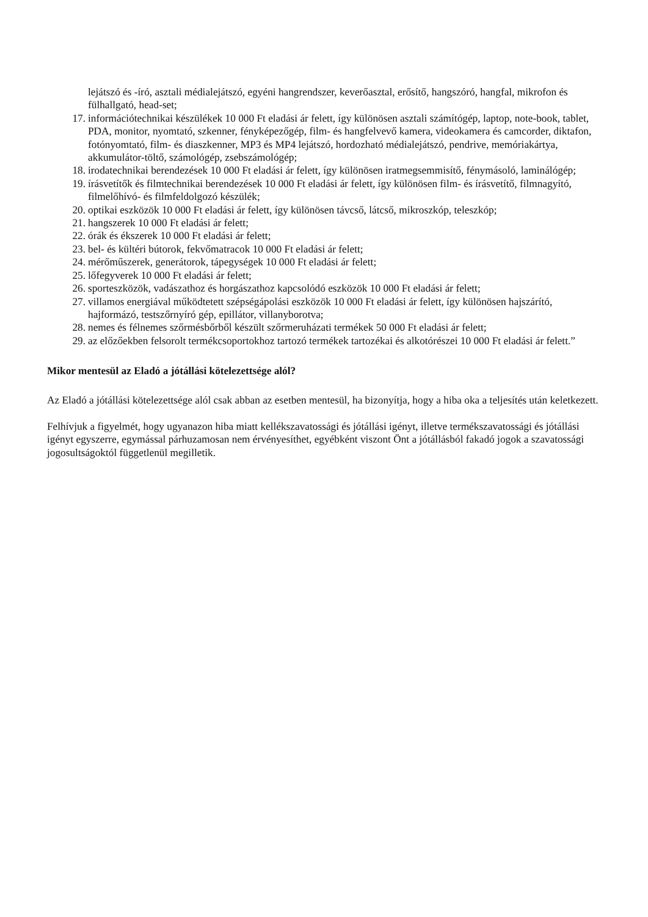lejátszó és -író, asztali médialejátszó, egyéni hangrendszer, keverőasztal, erősítő, hangszóró, hangfal, mikrofon és fülhallgató, head-set;
17. információtechnikai készülékek 10 000 Ft eladási ár felett, így különösen asztali számítógép, laptop, note-book, tablet, PDA, monitor, nyomtató, szkenner, fényképezőgép, film- és hangfelvevő kamera, videokamera és camcorder, diktafon, fotónyomtató, film- és diaszkenner, MP3 és MP4 lejátszó, hordozható médialejátszó, pendrive, memóriakártya, akkumulátor-töltő, számológép, zsebszámológép;
18. irodatechnikai berendezések 10 000 Ft eladási ár felett, így különösen iratmegsemmisítő, fénymásoló, laminálógép;
19. írásvetítők és filmtechnikai berendezések 10 000 Ft eladási ár felett, így különösen film- és írásvetítő, filmnagyító, filmelőhívó- és filmfeldolgozó készülék;
20. optikai eszközök 10 000 Ft eladási ár felett, így különösen távcső, látcső, mikroszkóp, teleszkóp;
21. hangszerek 10 000 Ft eladási ár felett;
22. órák és ékszerek 10 000 Ft eladási ár felett;
23. bel- és kültéri bútorok, fekvőmatracok 10 000 Ft eladási ár felett;
24. mérőműszerek, generátorok, tápegységek 10 000 Ft eladási ár felett;
25. lőfegyverek 10 000 Ft eladási ár felett;
26. sporteszközök, vadászathoz és horgászathoz kapcsolódó eszközök 10 000 Ft eladási ár felett;
27. villamos energiával működtetett szépségápolási eszközök 10 000 Ft eladási ár felett, így különösen hajszárító, hajformázó, testszőrnyíró gép, epillátor, villanyborotva;
28. nemes és félnemes szőrmésbőrből készült szőrmeruházati termékek 50 000 Ft eladási ár felett;
29. az előzőekben felsorolt termékcsoportokhoz tartozó termékek tartozékai és alkotórészei 10 000 Ft eladási ár felett.”
Mikor mentesül az Eladó a jótállási kötelezettsége alól?
Az Eladó a jótállási kötelezettsége alól csak abban az esetben mentesül, ha bizonyítja, hogy a hiba oka a teljesítés után keletkezett.
Felhívjuk a figyelmét, hogy ugyanazon hiba miatt kellékszavatossági és jótállási igényt, illetve termékszavatossági és jótállási igényt egyszerre, egymással párhuzamosan nem érvényesíthet, egyébként viszont Önt a jótállásból fakadó jogok a szavatossági jogosultságoktól függetlenül megilletik.